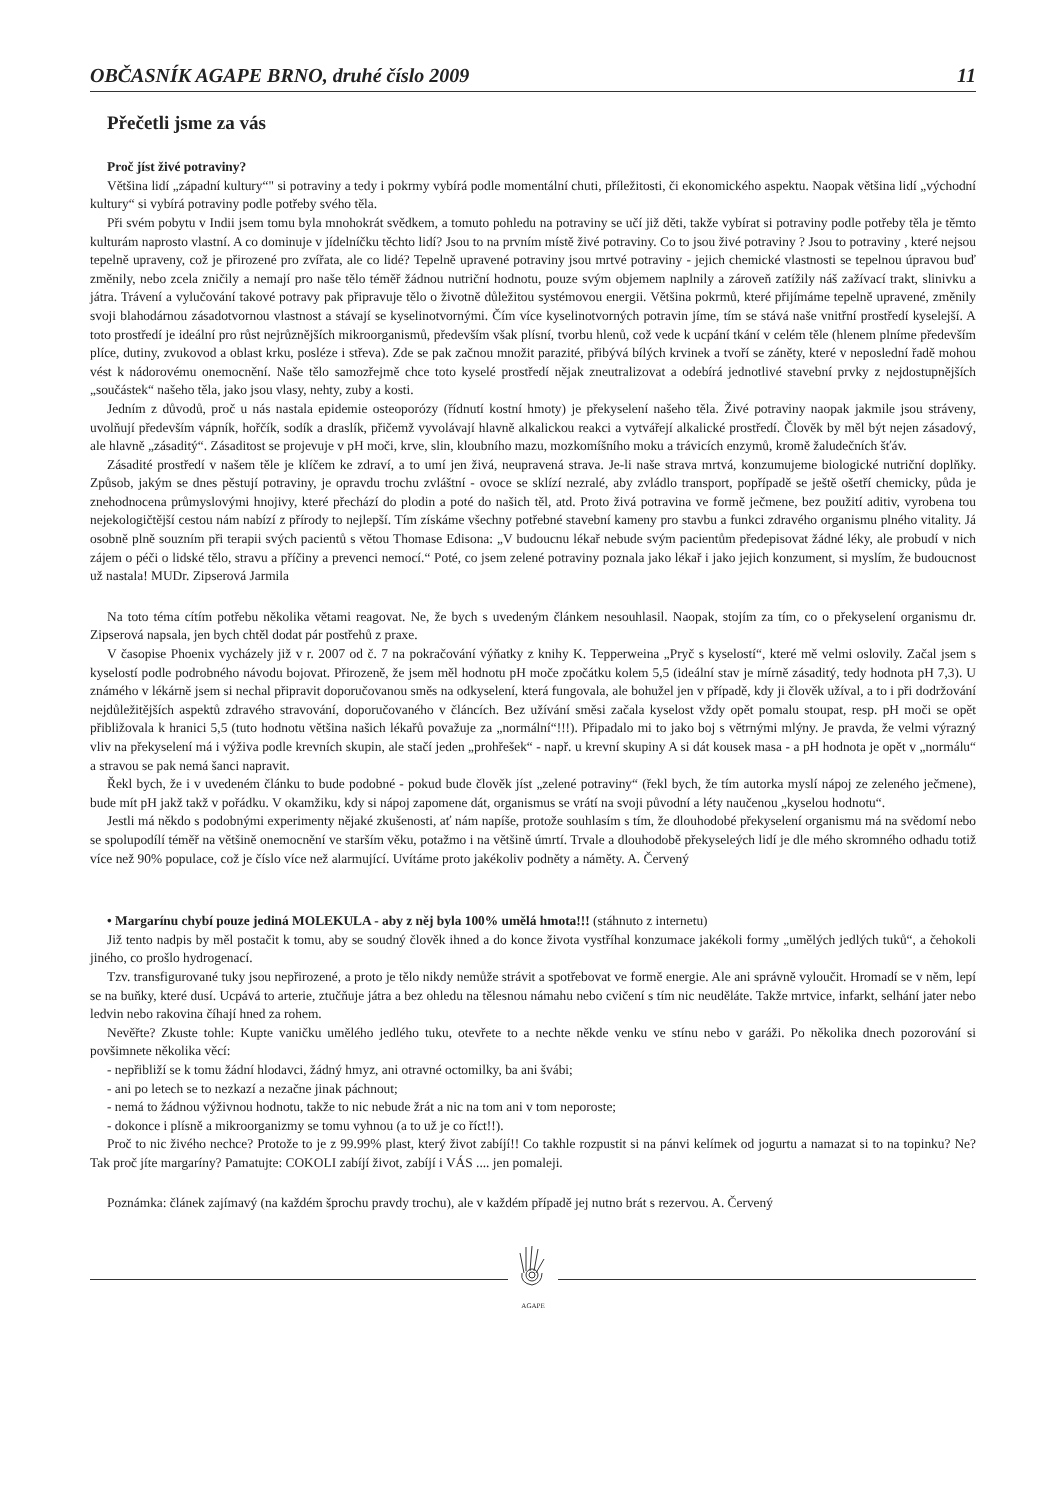OBČASNÍK AGAPE BRNO, druhé číslo 2009 11
Přečetli jsme za vás
Proč jíst živé potraviny?
Většina lidí „západní kultury“" si potraviny a tedy i pokrmy vybírá podle momentální chuti, příležitosti, či ekonomického aspektu. Naopak většina lidí „východní kultury“ si vybírá potraviny podle potřeby svého těla.
Při svém pobytu v Indii jsem tomu byla mnohokrát svědkem, a tomuto pohledu na potraviny se učí již děti, takže vybírat si potraviny podle potřeby těla je těmto kulturám naprosto vlastní. A co dominuje v jídelníčku těchto lidí? Jsou to na prvním místě živé potraviny. Co to jsou živé potraviny ? Jsou to potraviny , které nejsou tepelně upraveny, což je přirozené pro zvířata, ale co lidé? Tepelně upravené potraviny jsou mrtvé potraviny - jejich chemické vlastnosti se tepelnou úpravou buď změnily, nebo zcela zničily a nemají pro naše tělo téměř žádnou nutriční hodnotu, pouze svým objemem naplnily a zároveň zatížily náš zažívací trakt, slinivku a játra. Trávení a vylučování takové potravy pak připravuje tělo o životně důležitou systémovou energii. Většina pokrmů, které přijímáme tepelně upravené, změnily svoji blahodárnou zásadotvornou vlastnost a stávají se kyselinotvornými. Čím více kyselinotvorných potravin jíme, tím se stává naše vnitřní prostředí kyselejší. A toto prostředí je ideální pro růst nejrůznějších mikroorganismů, především však plísní, tvorbu hlenů, což vede k ucpání tkání v celém těle (hlenem plníme především plíce, dutiny, zvukovod a oblast krku, posléze i střeva). Zde se pak začnou množit parazité, přibývá bílých krvinek a tvoří se záněty, které v neposlední řadě mohou vést k nádorovému onemocnění. Naše tělo samozřejmě chce toto kyselé prostředí nějak zneutralizovat a odebírá jednotlivé stavební prvky z nejdostupnějších „součástek“ našeho těla, jako jsou vlasy, nehty, zuby a kosti.
Jedním z důvodů, proč u nás nastala epidemie osteoporózy (řídnutí kostní hmoty) je překyselení našeho těla. Živé potraviny naopak jakmile jsou stráveny, uvolňují především vápník, hořčík, sodík a draslík, přičemž vyvolávají hlavně alkalickou reakci a vytvářejí alkalické prostředí. Člověk by měl být nejen zásadový, ale hlavně „zásaditý“. Zásaditost se projevuje v pH moči, krve, slin, kloubního mazu, mozkomíšního moku a trávicích enzymů, kromě žaludečních šťáv.
Zásadité prostředí v našem těle je klíčem ke zdraví, a to umí jen živá, neupravená strava. Je-li naše strava mrtvá, konzumujeme biologické nutriční doplňky. Způsob, jakým se dnes pěstují potraviny, je opravdu trochu zvláštní - ovoce se sklízí nezralé, aby zvládlo transport, popřípadě se ještě ošetří chemicky, půda je znehodnocena průmyslovými hnojivy, které přechází do plodin a poté do našich těl, atd. Proto živá potravina ve formě ječmene, bez použití aditiv, vyrobena tou nejekologičtější cestou nám nabízí z přírody to nejlepší. Tím získáme všechny potřebné stavební kameny pro stavbu a funkci zdravého organismu plného vitality. Já osobně plně souzním při terapii svých pacientů s větou Thomase Edisona: „V budoucnu lékař nebude svým pacientům předepisovat žádné léky, ale probudí v nich zájem o péči o lidské tělo, stravu a příčiny a prevenci nemocí.“ Poté, co jsem zelené potraviny poznala jako lékař i jako jejich konzument, si myslím, že budoucnost už nastala! MUDr. Zipserová Jarmila
Na toto téma cítím potřebu několika větami reagovat. Ne, že bych s uvedeným článkem nesouhlasil. Naopak, stojím za tím, co o překyselení organismu dr. Zipserová napsala, jen bych chtěl dodat pár postřehů z praxe.
V časopise Phoenix vycházely již v r. 2007 od č. 7 na pokračování výňatky z knihy K. Tepperweina „Pryč s kyselostí“, které mě velmi oslovily. Začal jsem s kyselostí podle podrobného návodu bojovat. Přirozeně, že jsem měl hodnotu pH moče zpočátku kolem 5,5 (ideální stav je mírně zásaditý, tedy hodnota pH 7,3). U známého v lékárně jsem si nechal připravit doporučovanou směs na odkyselení, která fungovala, ale bohužel jen v případě, kdy ji člověk užíval, a to i při dodržování nejdůležitějších aspektů zdravého stravování, doporučovaného v článcích. Bez užívání směsi začala kyselost vždy opět pomalu stoupat, resp. pH moči se opět přibližovala k hranici 5,5 (tuto hodnotu většina našich lékařů považuje za „normální“!!!). Připadalo mi to jako boj s větrnými mlýny. Je pravda, že velmi výrazný vliv na překyselení má i výživa podle krevních skupin, ale stačí jeden „prohřešek“ - např. u krevní skupiny A si dát kousek masa - a pH hodnota je opět v „normálu“ a stravou se pak nemá šanci napravit.
Řekl bych, že i v uvedeném článku to bude podobné - pokud bude člověk jíst „zelené potraviny“ (řekl bych, že tím autorka myslí nápoj ze zeleného ječmene), bude mít pH jakž takž v pořádku. V okamžiku, kdy si nápoj zapomene dát, organismus se vrátí na svoji původní a léty naučenou „kyselou hodnotu“.
Jestli má někdo s podobnými experimenty nějaké zkušenosti, ať nám napíše, protože souhlasím s tím, že dlouhodobé překyselení organismu má na svědomí nebo se spolupodílí téměř na většině onemocnění ve starším věku, potažmo i na většině úmrtí. Trvale a dlouhodobě překyseleých lidí je dle mého skromného odhadu totiž více než 90% populace, což je číslo více než alarmující. Uvítáme proto jakékoliv podněty a náměty. A. Červený
• Margarínu chybí pouze jediná MOLEKULA - aby z něj byla 100% umělá hmota!!! (stáhnuto z internetu)
Již tento nadpis by měl postačit k tomu, aby se soudný člověk ihned a do konce života vystříhal konzumace jakékoli formy „umělých jedlých tuků“, a čehokoli jiného, co prošlo hydrogenací.
Tzv. transfigurované tuky jsou nepřirozené, a proto je tělo nikdy nemůže strávit a spotřebovat ve formě energie. Ale ani správně vyloučit. Hromadí se v něm, lepí se na buňky, které dusí. Ucpává to arterie, ztučňuje játra a bez ohledu na tělesnou námahu nebo cvičení s tím nic neuděláte. Takže mrtvice, infarkt, selhání jater nebo ledvin nebo rakovina číhají hned za rohem.
Nevěřte? Zkuste tohle: Kupte vaničku umělého jedlého tuku, otevřete to a nechte někde venku ve stínu nebo v garáži. Po několika dnech pozorování si povšimnete několika věcí:
- nepřibliží se k tomu žádní hlodavci, žádný hmyz, ani otravné octomilky, ba ani švábi;
- ani po letech se to nezkazí a nezačne jinak páchnout;
- nemá to žádnou výživnou hodnotu, takže to nic nebude žrát a nic na tom ani v tom neporoste;
- dokonce i plísně a mikroorganizmy se tomu vyhnou (a to už je co říct!!).
Proč to nic živého nechce? Protože to je z 99.99% plast, který život zabíjí!! Co takhle rozpustit si na pánvi kelímek od jogurtu a namazat si to na topinku? Ne? Tak proč jíte margaríny? Pamatujte: COKOLI zabíjí život, zabíjí i VÁS .... jen pomaleji.
Poznámka: článek zajímavý (na každém šprochu pravdy trochu), ale v každém případě jej nutno brát s rezervou. A. Červený
AGAPE